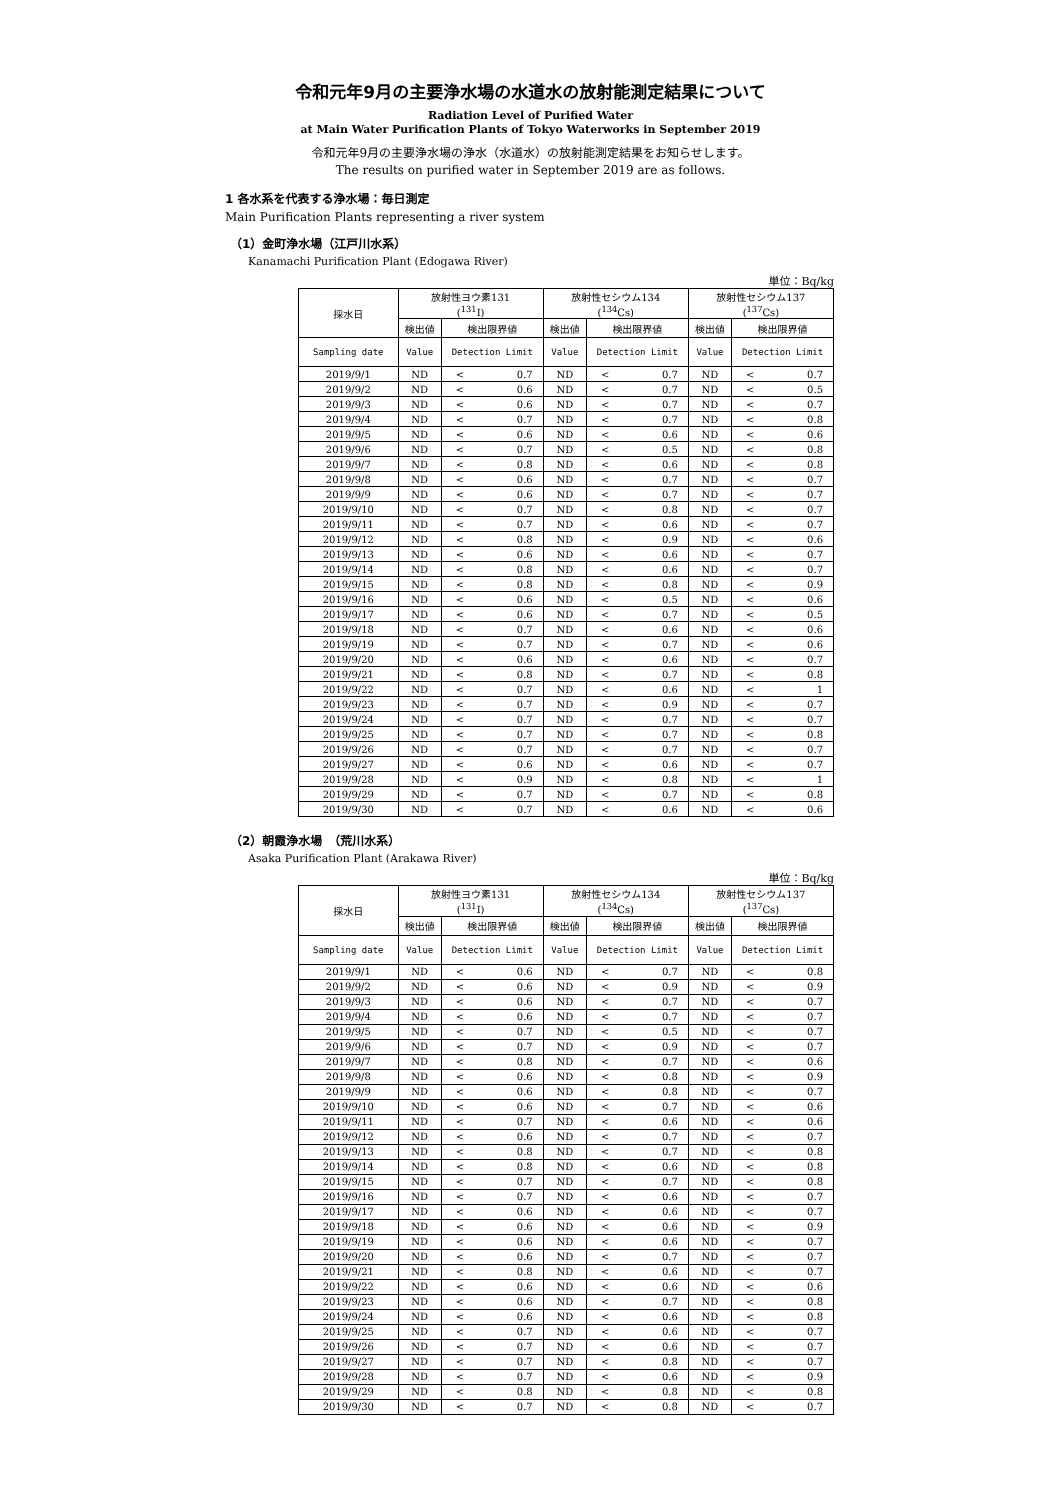令和元年9月の主要浄水場の水道水の放射能測定結果について
Radiation Level of Purified Water
at Main Water Purification Plants of Tokyo Waterworks in September 2019
令和元年9月の主要浄水場の浄水（水道水）の放射能測定結果をお知らせします。
The results on purified water in September 2019 are as follows.
1 各水系を代表する浄水場：毎日測定
Main Purification Plants representing a river system
（1）金町浄水場（江戸川水系）
Kanamachi Purification Plant (Edogawa River)
単位：Bq/kg
| 採水日 | 放射性ヨウ素131 (<sup>131</sup>I) | | | 放射性セシウム134 (<sup>134</sup>Cs) | | | 放射性セシウム137 (<sup>137</sup>Cs) | | |
| --- | --- | --- | --- | --- | --- | --- | --- | --- | --- |
| | 検出値 | 検出限界値 | | 検出値 | 検出限界値 | | 検出値 | 検出限界値 | |
| Sampling date | Value | Detection Limit | | Value | Detection Limit | | Value | Detection Limit | |
| 2019/9/1 | ND | < | 0.7 | ND | < | 0.7 | ND | < | 0.7 |
| 2019/9/2 | ND | < | 0.6 | ND | < | 0.7 | ND | < | 0.5 |
| 2019/9/3 | ND | < | 0.6 | ND | < | 0.7 | ND | < | 0.7 |
| 2019/9/4 | ND | < | 0.7 | ND | < | 0.7 | ND | < | 0.8 |
| 2019/9/5 | ND | < | 0.6 | ND | < | 0.6 | ND | < | 0.6 |
| 2019/9/6 | ND | < | 0.7 | ND | < | 0.5 | ND | < | 0.8 |
| 2019/9/7 | ND | < | 0.8 | ND | < | 0.6 | ND | < | 0.8 |
| 2019/9/8 | ND | < | 0.6 | ND | < | 0.7 | ND | < | 0.7 |
| 2019/9/9 | ND | < | 0.6 | ND | < | 0.7 | ND | < | 0.7 |
| 2019/9/10 | ND | < | 0.7 | ND | < | 0.8 | ND | < | 0.7 |
| 2019/9/11 | ND | < | 0.7 | ND | < | 0.6 | ND | < | 0.7 |
| 2019/9/12 | ND | < | 0.8 | ND | < | 0.9 | ND | < | 0.6 |
| 2019/9/13 | ND | < | 0.6 | ND | < | 0.6 | ND | < | 0.7 |
| 2019/9/14 | ND | < | 0.8 | ND | < | 0.6 | ND | < | 0.7 |
| 2019/9/15 | ND | < | 0.8 | ND | < | 0.8 | ND | < | 0.9 |
| 2019/9/16 | ND | < | 0.6 | ND | < | 0.5 | ND | < | 0.6 |
| 2019/9/17 | ND | < | 0.6 | ND | < | 0.7 | ND | < | 0.5 |
| 2019/9/18 | ND | < | 0.7 | ND | < | 0.6 | ND | < | 0.6 |
| 2019/9/19 | ND | < | 0.7 | ND | < | 0.7 | ND | < | 0.6 |
| 2019/9/20 | ND | < | 0.6 | ND | < | 0.6 | ND | < | 0.7 |
| 2019/9/21 | ND | < | 0.8 | ND | < | 0.7 | ND | < | 0.8 |
| 2019/9/22 | ND | < | 0.7 | ND | < | 0.6 | ND | < | 1 |
| 2019/9/23 | ND | < | 0.7 | ND | < | 0.9 | ND | < | 0.7 |
| 2019/9/24 | ND | < | 0.7 | ND | < | 0.7 | ND | < | 0.7 |
| 2019/9/25 | ND | < | 0.7 | ND | < | 0.7 | ND | < | 0.8 |
| 2019/9/26 | ND | < | 0.7 | ND | < | 0.7 | ND | < | 0.7 |
| 2019/9/27 | ND | < | 0.6 | ND | < | 0.6 | ND | < | 0.7 |
| 2019/9/28 | ND | < | 0.9 | ND | < | 0.8 | ND | < | 1 |
| 2019/9/29 | ND | < | 0.7 | ND | < | 0.7 | ND | < | 0.8 |
| 2019/9/30 | ND | < | 0.7 | ND | < | 0.6 | ND | < | 0.6 |
（2）朝霞浄水場　（荒川水系）
Asaka Purification Plant (Arakawa River)
単位：Bq/kg
| 採水日 | 放射性ヨウ素131 (<sup>131</sup>I) | | | 放射性セシウム134 (<sup>134</sup>Cs) | | | 放射性セシウム137 (<sup>137</sup>Cs) | | |
| --- | --- | --- | --- | --- | --- | --- | --- | --- | --- |
| | 検出値 | 検出限界値 | | 検出値 | 検出限界値 | | 検出値 | 検出限界値 | |
| Sampling date | Value | Detection Limit | | Value | Detection Limit | | Value | Detection Limit | |
| 2019/9/1 | ND | < | 0.6 | ND | < | 0.7 | ND | < | 0.8 |
| 2019/9/2 | ND | < | 0.6 | ND | < | 0.9 | ND | < | 0.9 |
| 2019/9/3 | ND | < | 0.6 | ND | < | 0.7 | ND | < | 0.7 |
| 2019/9/4 | ND | < | 0.6 | ND | < | 0.7 | ND | < | 0.7 |
| 2019/9/5 | ND | < | 0.7 | ND | < | 0.5 | ND | < | 0.7 |
| 2019/9/6 | ND | < | 0.7 | ND | < | 0.9 | ND | < | 0.7 |
| 2019/9/7 | ND | < | 0.8 | ND | < | 0.7 | ND | < | 0.6 |
| 2019/9/8 | ND | < | 0.6 | ND | < | 0.8 | ND | < | 0.9 |
| 2019/9/9 | ND | < | 0.6 | ND | < | 0.8 | ND | < | 0.7 |
| 2019/9/10 | ND | < | 0.6 | ND | < | 0.7 | ND | < | 0.6 |
| 2019/9/11 | ND | < | 0.7 | ND | < | 0.6 | ND | < | 0.6 |
| 2019/9/12 | ND | < | 0.6 | ND | < | 0.7 | ND | < | 0.7 |
| 2019/9/13 | ND | < | 0.8 | ND | < | 0.7 | ND | < | 0.8 |
| 2019/9/14 | ND | < | 0.8 | ND | < | 0.6 | ND | < | 0.8 |
| 2019/9/15 | ND | < | 0.7 | ND | < | 0.7 | ND | < | 0.8 |
| 2019/9/16 | ND | < | 0.7 | ND | < | 0.6 | ND | < | 0.7 |
| 2019/9/17 | ND | < | 0.6 | ND | < | 0.6 | ND | < | 0.7 |
| 2019/9/18 | ND | < | 0.6 | ND | < | 0.6 | ND | < | 0.9 |
| 2019/9/19 | ND | < | 0.6 | ND | < | 0.6 | ND | < | 0.7 |
| 2019/9/20 | ND | < | 0.6 | ND | < | 0.7 | ND | < | 0.7 |
| 2019/9/21 | ND | < | 0.8 | ND | < | 0.6 | ND | < | 0.7 |
| 2019/9/22 | ND | < | 0.6 | ND | < | 0.6 | ND | < | 0.6 |
| 2019/9/23 | ND | < | 0.6 | ND | < | 0.7 | ND | < | 0.8 |
| 2019/9/24 | ND | < | 0.6 | ND | < | 0.6 | ND | < | 0.8 |
| 2019/9/25 | ND | < | 0.7 | ND | < | 0.6 | ND | < | 0.7 |
| 2019/9/26 | ND | < | 0.7 | ND | < | 0.6 | ND | < | 0.7 |
| 2019/9/27 | ND | < | 0.7 | ND | < | 0.8 | ND | < | 0.7 |
| 2019/9/28 | ND | < | 0.7 | ND | < | 0.6 | ND | < | 0.9 |
| 2019/9/29 | ND | < | 0.8 | ND | < | 0.8 | ND | < | 0.8 |
| 2019/9/30 | ND | < | 0.7 | ND | < | 0.8 | ND | < | 0.7 |